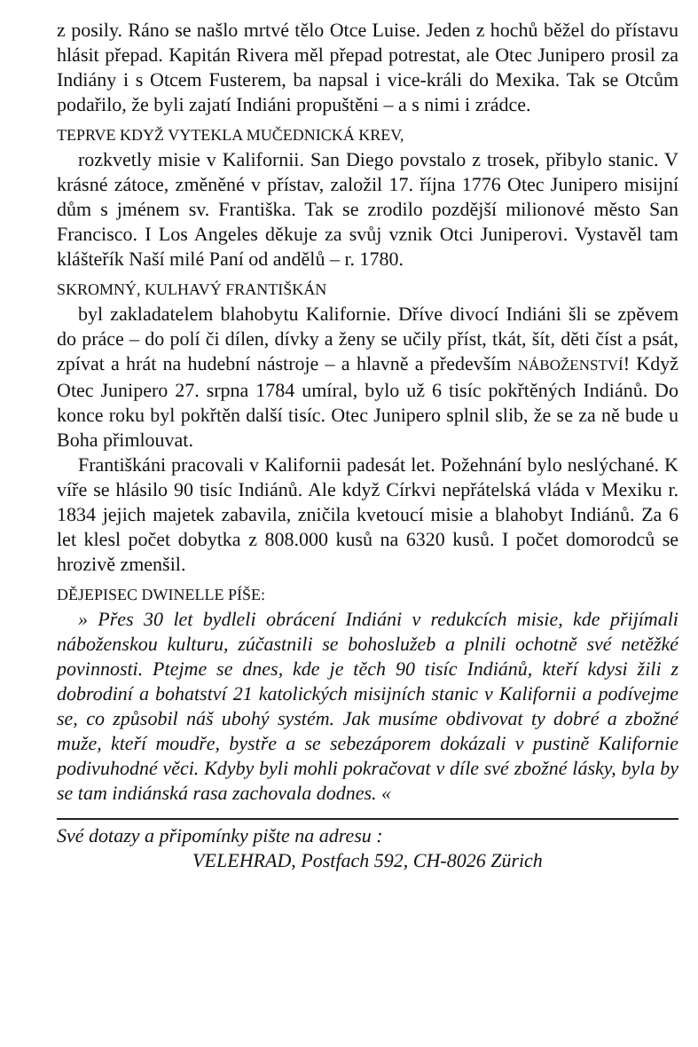z posily. Ráno se našlo mrtvé tělo Otce Luise. Jeden z hochů běžel do přístavu hlásit přepad. Kapitán Rivera měl přepad potrestat, ale Otec Junipero prosil za Indiány i s Otcem Fusterem, ba napsal i vice-králi do Mexika. Tak se Otcům podařilo, že byli zajatí Indiáni propuštěni – a s nimi i zrádce.
TEPRVE KDYŽ VYTEKLA MUČEDNICKÁ KREV,
rozkvetly misie v Kalifornii. San Diego povstalo z trosek, přibylo stanic. V krásné zátoce, změněné v přístav, založil 17. října 1776 Otec Junipero misijní dům s jménem sv. Františka. Tak se zrodilo pozdější milionové město San Francisco. I Los Angeles děkuje za svůj vznik Otci Juniperovi. Vystavěl tam klášteřík Naší milé Paní od andělů – r. 1780.
SKROMNÝ, KULHAVÝ FRANTIŠKÁN
byl zakladatelem blahobytu Kalifornie. Dříve divocí Indiáni šli se zpěvem do práce – do polí či dílen, dívky a ženy se učily příst, tkát, šít, děti číst a psát, zpívat a hrát na hudební nástroje – a hlavně a především NÁBOŽENSTVÍ! Když Otec Junipero 27. srpna 1784 umíral, bylo už 6 tisíc pokřtěných Indiánů. Do konce roku byl pokřtěn další tisíc. Otec Junipero splnil slib, že se za ně bude u Boha přimlouvat.
Františkáni pracovali v Kalifornii padesát let. Požehnání bylo neslýchané. K víře se hlásilo 90 tisíc Indiánů. Ale když Církvi nepřátelská vláda v Mexiku r. 1834 jejich majetek zabavila, zničila kvetoucí misie a blahobyt Indiánů. Za 6 let klesl počet dobytka z 808.000 kusů na 6320 kusů. I počet domorodců se hrozivě zmenšil.
DĚJEPISEC DWINELLE PÍŠE:
» Přes 30 let bydleli obrácení Indiáni v redukcích misie, kde přijímali náboženskou kulturu, zúčastnili se bohoslužeb a plnili ochotně své netěžké povinnosti. Ptejme se dnes, kde je těch 90 tisíc Indiánů, kteří kdysi žili z dobrodiní a bohatství 21 katolických misijních stanic v Kalifornii a podívejme se, co způsobil náš ubohý systém. Jak musíme obdivovat ty dobré a zbožné muže, kteří moudře, bystře a se sebezáporem dokázali v pustině Kalifornie podivuhodné věci. Kdyby byli mohli pokračovat v díle své zbožné lásky, byla by se tam indiánská rasa zachovala dodnes. «
Své dotazy a připomínky pište na adresu :
VELEHRAD, Postfach 592, CH-8026 Zürich